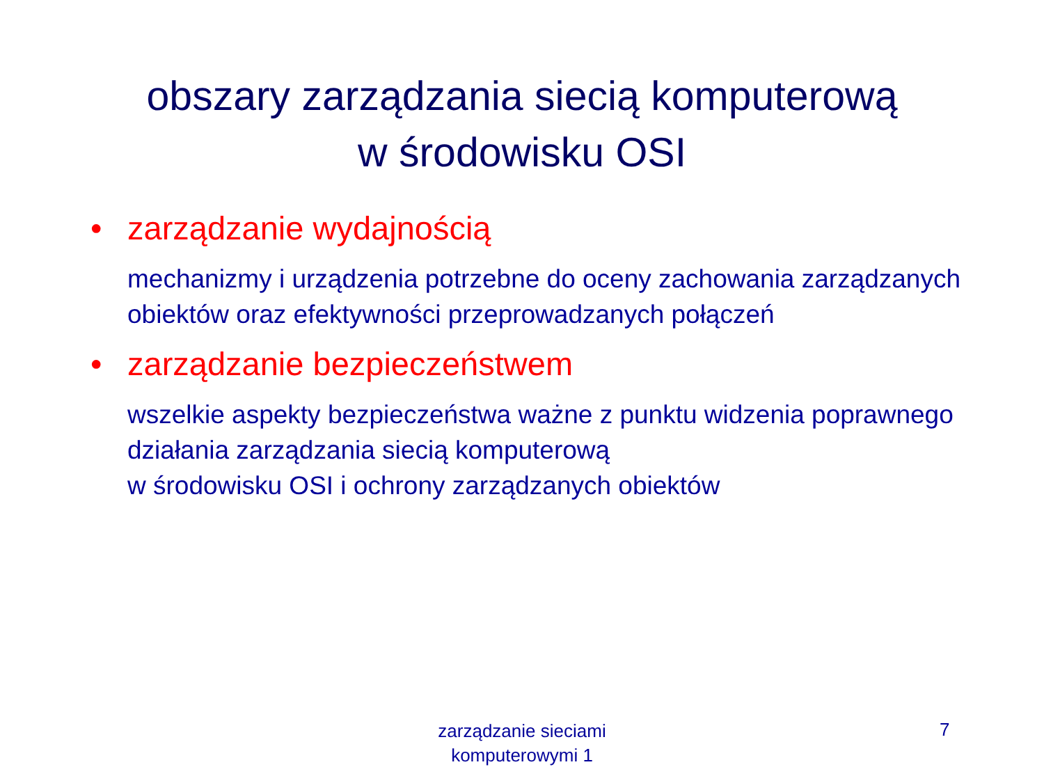obszary zarządzania siecią komputerową
w środowisku OSI
• zarządzanie wydajnością
mechanizmy i urządzenia potrzebne do oceny zachowania zarządzanych obiektów oraz efektywności przeprowadzanych połączeń
• zarządzanie bezpieczeństwem
wszelkie aspekty bezpieczeństwa ważne z punktu widzenia poprawnego działania zarządzania siecią komputerową
w środowisku OSI i ochrony zarządzanych obiektów
zarządzanie sieciami
komputerowymi 1
7